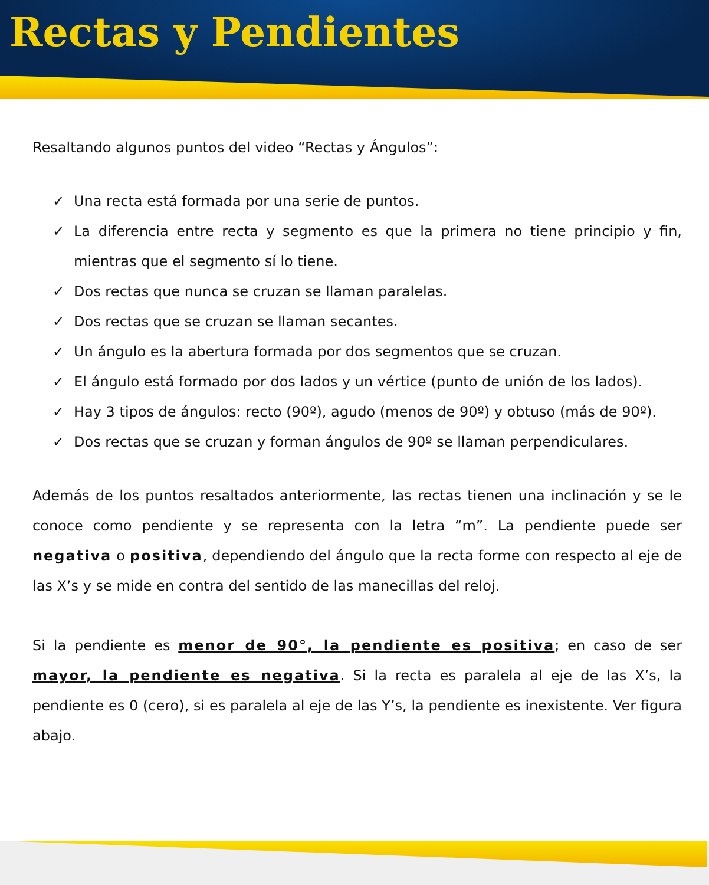Rectas y Pendientes
Resaltando algunos puntos del video “Rectas y Ángulos”:
✓ Una recta está formada por una serie de puntos.
✓ La diferencia entre recta y segmento es que la primera no tiene principio y fin, mientras que el segmento sí lo tiene.
✓ Dos rectas que nunca se cruzan se llaman paralelas.
✓ Dos rectas que se cruzan se llaman secantes.
✓ Un ángulo es la abertura formada por dos segmentos que se cruzan.
✓ El ángulo está formado por dos lados y un vértice (punto de unión de los lados).
✓ Hay 3 tipos de ángulos: recto (90º), agudo (menos de 90º) y obtuso (más de 90º).
✓ Dos rectas que se cruzan y forman ángulos de 90º se llaman perpendiculares.
Además de los puntos resaltados anteriormente, las rectas tienen una inclinación y se le conoce como pendiente y se representa con la letra “m”. La pendiente puede ser negativa o positiva, dependiendo del ángulo que la recta forme con respecto al eje de las X’s y se mide en contra del sentido de las manecillas del reloj.
Si la pendiente es menor de 90°, la pendiente es positiva; en caso de ser mayor, la pendiente es negativa. Si la recta es paralela al eje de las X’s, la pendiente es 0 (cero), si es paralela al eje de las Y’s, la pendiente es inexistente. Ver figura abajo.